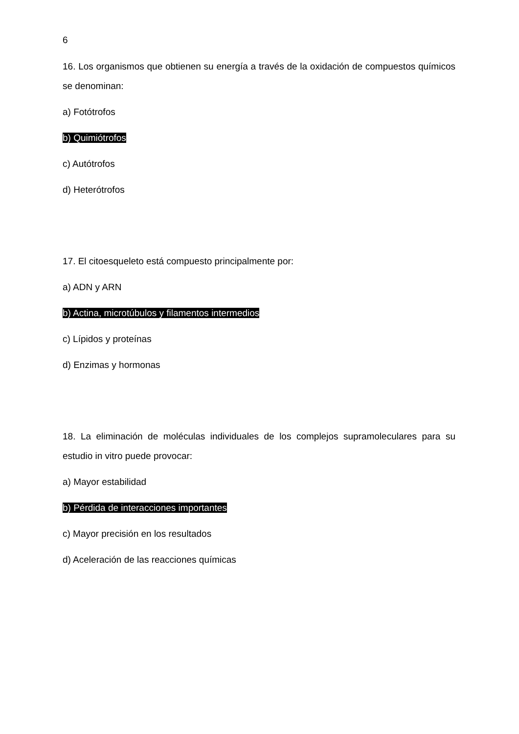6
16. Los organismos que obtienen su energía a través de la oxidación de compuestos químicos se denominan:
a) Fotótrofos
b) Quimiótrofos
c) Autótrofos
d) Heterótrofos
17. El citoesqueleto está compuesto principalmente por:
a) ADN y ARN
b) Actina, microtúbulos y filamentos intermedios
c) Lípidos y proteínas
d) Enzimas y hormonas
18. La eliminación de moléculas individuales de los complejos supramoleculares para su estudio in vitro puede provocar:
a) Mayor estabilidad
b) Pérdida de interacciones importantes
c) Mayor precisión en los resultados
d) Aceleración de las reacciones químicas